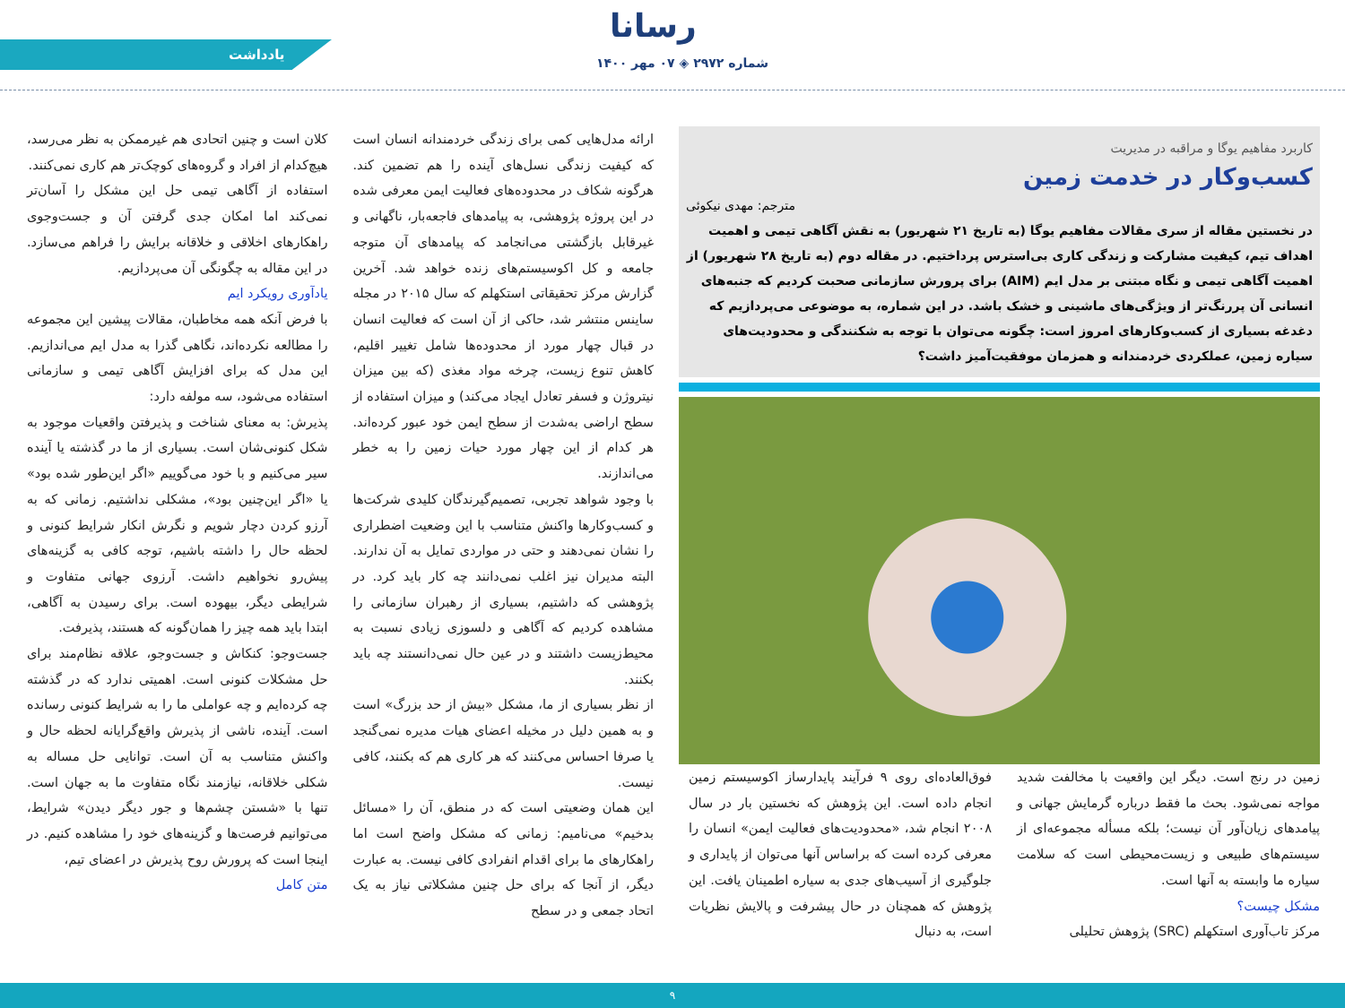رسانا
شماره ۲۹۷۲ ◈ ۰۷ مهر ۱۴۰۰
یادداشت
کاربرد مفاهیم یوگا و مراقبه در مدیریت
کسب‌وکار در خدمت زمین
مترجم: مهدی نیکوئی
در نخستین مقاله از سری مقالات مفاهیم یوگا (به تاریخ ۲۱ شهریور) به نقش آگاهی تیمی و اهمیت اهداف تیم، کیفیت مشارکت و زندگی کاری بی‌استرس پرداختیم. در مقاله دوم (به تاریخ ۲۸ شهریور) از اهمیت آگاهی تیمی و نگاه مبتنی بر مدل ایم (AIM) برای پرورش سازمانی صحبت کردیم که جنبه‌های انسانی آن پررنگ‌تر از ویژگی‌های ماشینی و خشک باشد. در این شماره، به موضوعی می‌پردازیم که دغدغه بسیاری از کسب‌وکارهای امروز است: چگونه می‌توان با توجه به شکنندگی و محدودیت‌های سیاره زمین، عملکردی خردمندانه و همزمان موفقیت‌آمیز داشت؟
زمین در رنج است. دیگر این واقعیت با مخالفت شدید مواجه نمی‌شود. بحث ما فقط درباره گرمایش جهانی و پیامدهای زیان‌آور آن نیست؛ بلکه مسأله مجموعه‌ای از سیستم‌های طبیعی و زیست‌محیطی است که سلامت سیاره ما وابسته به آنها است.
مشکل چیست؟
مرکز تاب‌آوری استکهلم (SRC) پژوهش تحلیلی
فوق‌العاده‌ای روی ۹ فرآیند پایدارساز اکوسیستم زمین انجام داده است. این پژوهش که نخستین بار در سال ۲۰۰۸ انجام شد، «محدودیت‌های فعالیت ایمن» انسان را معرفی کرده است که براساس آنها می‌توان از پایداری و جلوگیری از آسیب‌های جدی به سیاره اطمینان یافت. این پژوهش که همچنان در حال پیشرفت و پالایش نظریات است، به دنبال
ارائه مدل‌هایی کمی برای زندگی خردمندانه انسان است که کیفیت زندگی نسل‌های آینده را هم تضمین کند. هرگونه شکاف در محدوده‌های فعالیت ایمن معرفی شده در این پروژه پژوهشی، به پیامدهای فاجعه‌بار، ناگهانی و غیرقابل بازگشتی می‌انجامد که پیامدهای آن متوجه جامعه و کل اکوسیستم‌های زنده خواهد شد. آخرین گزارش مرکز تحقیقاتی استکهلم که سال ۲۰۱۵ در مجله ساینس منتشر شد، حاکی از آن است که فعالیت انسان در قبال چهار مورد از محدوده‌ها شامل تغییر اقلیم، کاهش تنوع زیست، چرخه مواد مغذی (که بین میزان نیتروژن و فسفر تعادل ایجاد می‌کند) و میزان استفاده از سطح اراضی به‌شدت از سطح ایمن خود عبور کرده‌اند. هر کدام از این چهار مورد حیات زمین را به خطر می‌اندازند.
با وجود شواهد تجربی، تصمیم‌گیرندگان کلیدی شرکت‌ها و کسب‌وکارها واکنش متناسب با این وضعیت اضطراری را نشان نمی‌دهند و حتی در مواردی تمایل به آن ندارند. البته مدیران نیز اغلب نمی‌دانند چه کار باید کرد. در پژوهشی که داشتیم، بسیاری از رهبران سازمانی را مشاهده کردیم که آگاهی و دلسوزی زیادی نسبت به محیط‌زیست داشتند و در عین حال نمی‌دانستند چه باید بکنند.
از نظر بسیاری از ما، مشکل «بیش از حد بزرگ» است و به همین دلیل در مخیله اعضای هیات مدیره نمی‌گنجد یا صرفا احساس می‌کنند که هر کاری هم که بکنند، کافی نیست.
این همان وضعیتی است که در منطق، آن را «مسائل بدخیم» می‌نامیم: زمانی که مشکل واضح است اما راهکارهای ما برای اقدام انفرادی کافی نیست. به عبارت دیگر، از آنجا که برای حل چنین مشکلاتی نیاز به یک اتحاد جمعی و در سطح
کلان است و چنین اتحادی هم غیرممکن به نظر می‌رسد، هیچ‌کدام از افراد و گروه‌های کوچک‌تر هم کاری نمی‌کنند.
استفاده از آگاهی تیمی حل این مشکل را آسان‌تر نمی‌کند اما امکان جدی گرفتن آن و جست‌وجوی راهکارهای اخلاقی و خلاقانه برایش را فراهم می‌سازد. در این مقاله به چگونگی آن می‌پردازیم.
یادآوری رویکرد ایم
با فرض آنکه همه مخاطبان، مقالات پیشین این مجموعه را مطالعه نکرده‌اند، نگاهی گذرا به مدل ایم می‌اندازیم. این مدل که برای افزایش آگاهی تیمی و سازمانی استفاده می‌شود، سه مولفه دارد:
پذیرش: به معنای شناخت و پذیرفتن واقعیات موجود به شکل کنونی‌شان است. بسیاری از ما در گذشته یا آینده سیر می‌کنیم و با خود می‌گوییم «اگر این‌طور شده بود» یا «اگر این‌چنین بود»، مشکلی نداشتیم. زمانی که به آرزو کردن دچار شویم و نگرش انکار شرایط کنونی و لحظه حال را داشته باشیم، توجه کافی به گزینه‌های پیش‌رو نخواهیم داشت. آرزوی جهانی متفاوت و شرایطی دیگر، بیهوده است. برای رسیدن به آگاهی، ابتدا باید همه چیز را همان‌گونه که هستند، پذیرفت.
جست‌وجو: کنکاش و جست‌وجو، علاقه نظام‌مند برای حل مشکلات کنونی است. اهمیتی ندارد که در گذشته چه کرده‌ایم و چه عواملی ما را به شرایط کنونی رسانده است. آینده، ناشی از پذیرش واقع‌گرایانه لحظه حال و واکنش متناسب به آن است. توانایی حل مساله به شکلی خلاقانه، نیازمند نگاه متفاوت ما به جهان است. تنها با «شستن چشم‌ها و جور دیگر دیدن» شرایط، می‌توانیم فرصت‌ها و گزینه‌های خود را مشاهده کنیم. در اینجا است که پرورش روح پذیرش در اعضای تیم،
متن کامل
۹